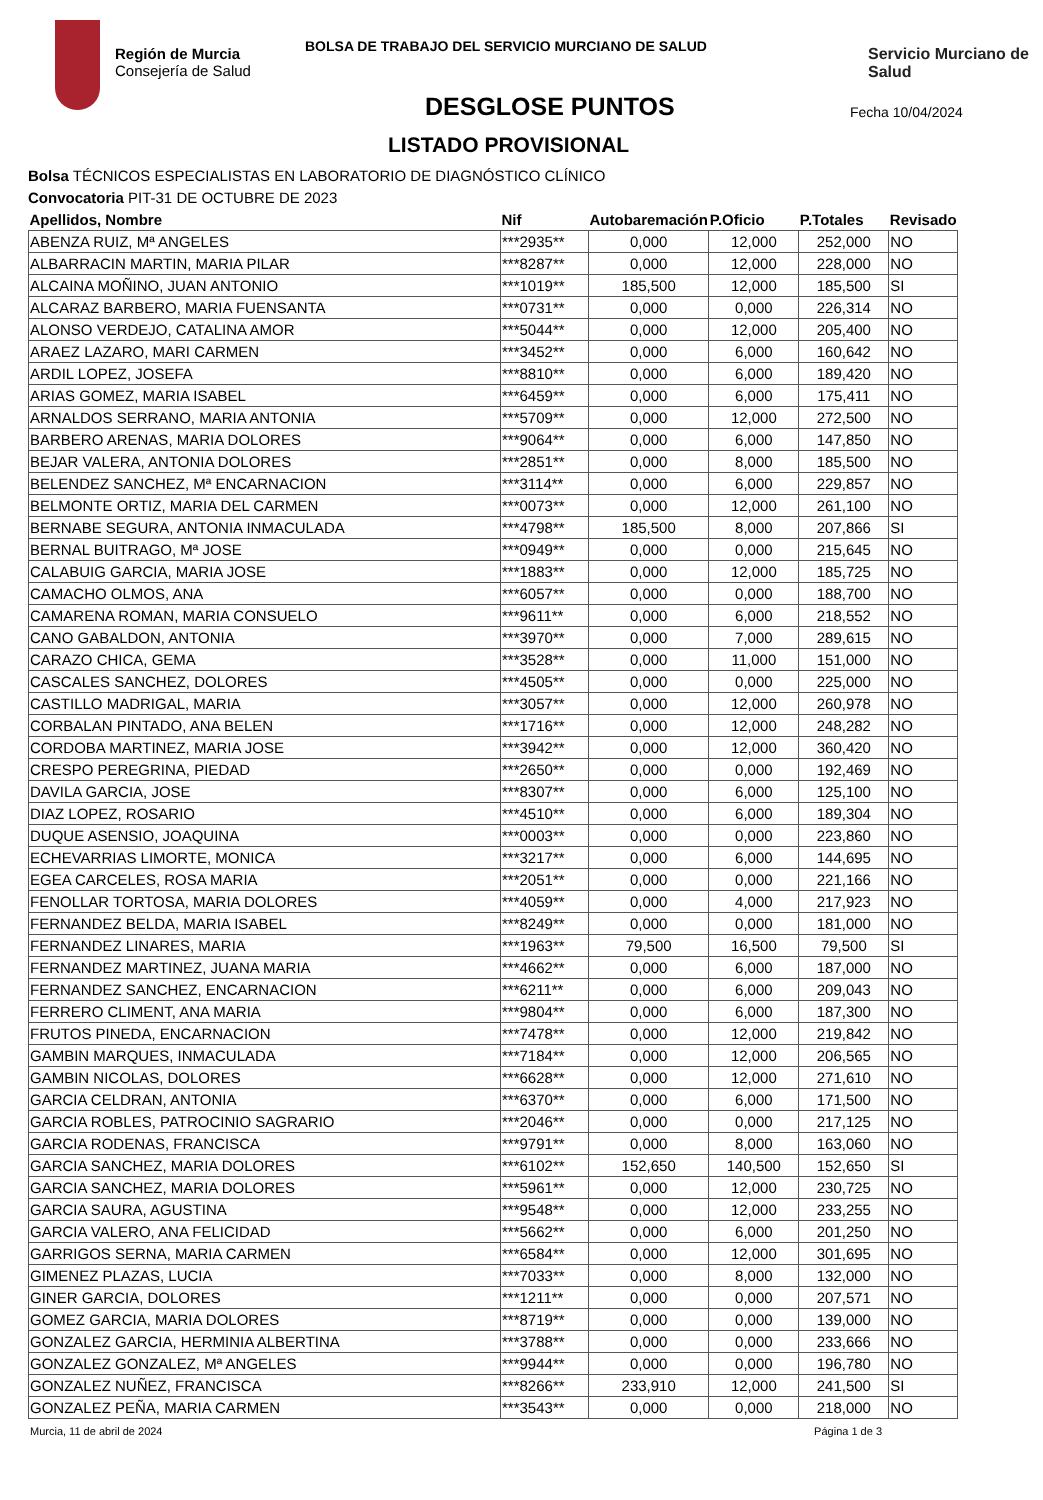Región de Murcia
Consejería de Salud
BOLSA DE TRABAJO DEL SERVICIO MURCIANO DE SALUD
Servicio Murciano de Salud
DESGLOSE PUNTOS Fecha 10/04/2024
LISTADO PROVISIONAL
Bolsa TÉCNICOS ESPECIALISTAS EN LABORATORIO DE DIAGNÓSTICO CLÍNICO
Convocatoria PIT-31 DE OCTUBRE DE 2023
| Apellidos, Nombre | Nif | Autobaremación | P.Oficio | P.Totales | Revisado |
| --- | --- | --- | --- | --- | --- |
| ABENZA RUIZ, Mª ANGELES | ***2935** | 0,000 | 12,000 | 252,000 | NO |
| ALBARRACIN MARTIN, MARIA PILAR | ***8287** | 0,000 | 12,000 | 228,000 | NO |
| ALCAINA MOÑINO, JUAN ANTONIO | ***1019** | 185,500 | 12,000 | 185,500 | SI |
| ALCARAZ BARBERO, MARIA FUENSANTA | ***0731** | 0,000 | 0,000 | 226,314 | NO |
| ALONSO VERDEJO, CATALINA AMOR | ***5044** | 0,000 | 12,000 | 205,400 | NO |
| ARAEZ LAZARO, MARI CARMEN | ***3452** | 0,000 | 6,000 | 160,642 | NO |
| ARDIL LOPEZ, JOSEFA | ***8810** | 0,000 | 6,000 | 189,420 | NO |
| ARIAS GOMEZ, MARIA ISABEL | ***6459** | 0,000 | 6,000 | 175,411 | NO |
| ARNALDOS SERRANO, MARIA ANTONIA | ***5709** | 0,000 | 12,000 | 272,500 | NO |
| BARBERO ARENAS, MARIA DOLORES | ***9064** | 0,000 | 6,000 | 147,850 | NO |
| BEJAR VALERA, ANTONIA DOLORES | ***2851** | 0,000 | 8,000 | 185,500 | NO |
| BELENDEZ SANCHEZ, Mª ENCARNACION | ***3114** | 0,000 | 6,000 | 229,857 | NO |
| BELMONTE ORTIZ, MARIA DEL CARMEN | ***0073** | 0,000 | 12,000 | 261,100 | NO |
| BERNABE SEGURA, ANTONIA INMACULADA | ***4798** | 185,500 | 8,000 | 207,866 | SI |
| BERNAL BUITRAGO, Mª JOSE | ***0949** | 0,000 | 0,000 | 215,645 | NO |
| CALABUIG GARCIA, MARIA JOSE | ***1883** | 0,000 | 12,000 | 185,725 | NO |
| CAMACHO OLMOS, ANA | ***6057** | 0,000 | 0,000 | 188,700 | NO |
| CAMARENA ROMAN, MARIA CONSUELO | ***9611** | 0,000 | 6,000 | 218,552 | NO |
| CANO GABALDON, ANTONIA | ***3970** | 0,000 | 7,000 | 289,615 | NO |
| CARAZO CHICA, GEMA | ***3528** | 0,000 | 11,000 | 151,000 | NO |
| CASCALES SANCHEZ, DOLORES | ***4505** | 0,000 | 0,000 | 225,000 | NO |
| CASTILLO MADRIGAL, MARIA | ***3057** | 0,000 | 12,000 | 260,978 | NO |
| CORBALAN PINTADO, ANA BELEN | ***1716** | 0,000 | 12,000 | 248,282 | NO |
| CORDOBA MARTINEZ, MARIA JOSE | ***3942** | 0,000 | 12,000 | 360,420 | NO |
| CRESPO PEREGRINA, PIEDAD | ***2650** | 0,000 | 0,000 | 192,469 | NO |
| DAVILA GARCIA, JOSE | ***8307** | 0,000 | 6,000 | 125,100 | NO |
| DIAZ LOPEZ, ROSARIO | ***4510** | 0,000 | 6,000 | 189,304 | NO |
| DUQUE ASENSIO, JOAQUINA | ***0003** | 0,000 | 0,000 | 223,860 | NO |
| ECHEVARRIAS LIMORTE, MONICA | ***3217** | 0,000 | 6,000 | 144,695 | NO |
| EGEA CARCELES, ROSA MARIA | ***2051** | 0,000 | 0,000 | 221,166 | NO |
| FENOLLAR TORTOSA, MARIA DOLORES | ***4059** | 0,000 | 4,000 | 217,923 | NO |
| FERNANDEZ BELDA, MARIA ISABEL | ***8249** | 0,000 | 0,000 | 181,000 | NO |
| FERNANDEZ LINARES, MARIA | ***1963** | 79,500 | 16,500 | 79,500 | SI |
| FERNANDEZ MARTINEZ, JUANA MARIA | ***4662** | 0,000 | 6,000 | 187,000 | NO |
| FERNANDEZ SANCHEZ, ENCARNACION | ***6211** | 0,000 | 6,000 | 209,043 | NO |
| FERRERO CLIMENT, ANA MARIA | ***9804** | 0,000 | 6,000 | 187,300 | NO |
| FRUTOS PINEDA, ENCARNACION | ***7478** | 0,000 | 12,000 | 219,842 | NO |
| GAMBIN MARQUES, INMACULADA | ***7184** | 0,000 | 12,000 | 206,565 | NO |
| GAMBIN NICOLAS, DOLORES | ***6628** | 0,000 | 12,000 | 271,610 | NO |
| GARCIA CELDRAN, ANTONIA | ***6370** | 0,000 | 6,000 | 171,500 | NO |
| GARCIA ROBLES, PATROCINIO SAGRARIO | ***2046** | 0,000 | 0,000 | 217,125 | NO |
| GARCIA RODENAS, FRANCISCA | ***9791** | 0,000 | 8,000 | 163,060 | NO |
| GARCIA SANCHEZ, MARIA DOLORES | ***6102** | 152,650 | 140,500 | 152,650 | SI |
| GARCIA SANCHEZ, MARIA DOLORES | ***5961** | 0,000 | 12,000 | 230,725 | NO |
| GARCIA SAURA, AGUSTINA | ***9548** | 0,000 | 12,000 | 233,255 | NO |
| GARCIA VALERO, ANA FELICIDAD | ***5662** | 0,000 | 6,000 | 201,250 | NO |
| GARRIGOS SERNA, MARIA CARMEN | ***6584** | 0,000 | 12,000 | 301,695 | NO |
| GIMENEZ PLAZAS, LUCIA | ***7033** | 0,000 | 8,000 | 132,000 | NO |
| GINER GARCIA, DOLORES | ***1211** | 0,000 | 0,000 | 207,571 | NO |
| GOMEZ GARCIA, MARIA DOLORES | ***8719** | 0,000 | 0,000 | 139,000 | NO |
| GONZALEZ GARCIA, HERMINIA ALBERTINA | ***3788** | 0,000 | 0,000 | 233,666 | NO |
| GONZALEZ GONZALEZ, Mª ANGELES | ***9944** | 0,000 | 0,000 | 196,780 | NO |
| GONZALEZ NUÑEZ, FRANCISCA | ***8266** | 233,910 | 12,000 | 241,500 | SI |
| GONZALEZ PEÑA, MARIA CARMEN | ***3543** | 0,000 | 0,000 | 218,000 | NO |
Murcia, 11 de abril de 2024 Página 1 de 3